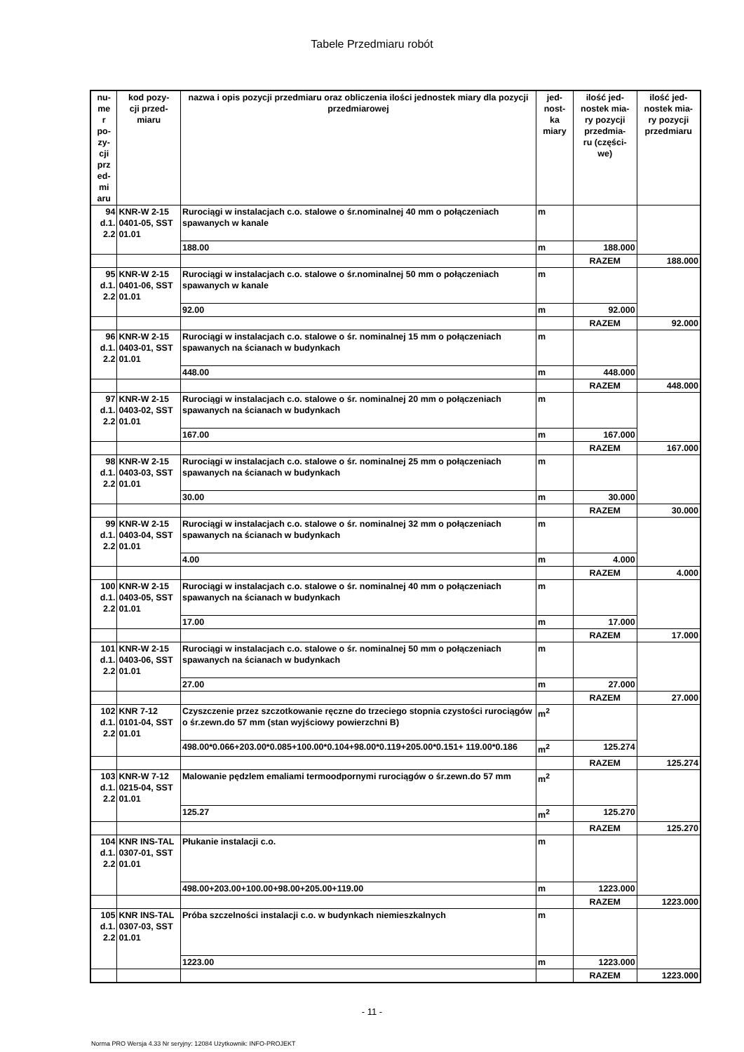Tabele Przedmiaru robót
| nu- me r po- zy- cji prz ed- mi aru | kod pozy- cji przed- miaru | nazwa i opis pozycji przedmiaru oraz obliczenia ilości jednostek miary dla pozycji przedmiarowej | jed- nost- ka miary | ilość jed- nostek mia- ry pozycji przedmia- ru (części- we) | ilość jed- nostek mia- ry pozycji przedmiaru |
| --- | --- | --- | --- | --- | --- |
| 94 d.1. 2.2 | KNR-W 2-15 0401-05, SST 01.01 | Rurociągi w instalacjach c.o. stalowe o śr.nominalnej 40 mm o połączeniach spawanych w kanale | m | | |
| | | 188.00 | m | 188.000 | |
| | | | | RAZEM | 188.000 |
| 95 d.1. 2.2 | KNR-W 2-15 0401-06, SST 01.01 | Rurociągi w instalacjach c.o. stalowe o śr.nominalnej 50 mm o połączeniach spawanych w kanale | m | | |
| | | 92.00 | m | 92.000 | |
| | | | | RAZEM | 92.000 |
| 96 d.1. 2.2 | KNR-W 2-15 0403-01, SST 01.01 | Rurociągi w instalacjach c.o. stalowe o śr. nominalnej 15 mm o połączeniach spawanych na ścianach w budynkach | m | | |
| | | 448.00 | m | 448.000 | |
| | | | | RAZEM | 448.000 |
| 97 d.1. 2.2 | KNR-W 2-15 0403-02, SST 01.01 | Rurociągi w instalacjach c.o. stalowe o śr. nominalnej 20 mm o połączeniach spawanych na ścianach w budynkach | m | | |
| | | 167.00 | m | 167.000 | |
| | | | | RAZEM | 167.000 |
| 98 d.1. 2.2 | KNR-W 2-15 0403-03, SST 01.01 | Rurociągi w instalacjach c.o. stalowe o śr. nominalnej 25 mm o połączeniach spawanych na ścianach w budynkach | m | | |
| | | 30.00 | m | 30.000 | |
| | | | | RAZEM | 30.000 |
| 99 d.1. 2.2 | KNR-W 2-15 0403-04, SST 01.01 | Rurociągi w instalacjach c.o. stalowe o śr. nominalnej 32 mm o połączeniach spawanych na ścianach w budynkach | m | | |
| | | 4.00 | m | 4.000 | |
| | | | | RAZEM | 4.000 |
| 100 d.1. 2.2 | KNR-W 2-15 0403-05, SST 01.01 | Rurociągi w instalacjach c.o. stalowe o śr. nominalnej 40 mm o połączeniach spawanych na ścianach w budynkach | m | | |
| | | 17.00 | m | 17.000 | |
| | | | | RAZEM | 17.000 |
| 101 d.1. 2.2 | KNR-W 2-15 0403-06, SST 01.01 | Rurociągi w instalacjach c.o. stalowe o śr. nominalnej 50 mm o połączeniach spawanych na ścianach w budynkach | m | | |
| | | 27.00 | m | 27.000 | |
| | | | | RAZEM | 27.000 |
| 102 d.1. 2.2 | KNR 7-12 0101-04, SST 01.01 | Czyszczenie przez szczotkowanie ręczne do trzeciego stopnia czystości rurociągów o śr.zewn.do 57 mm (stan wyjściowy powierzchni B) | m<sup>2</sup> | | |
| | | 498.00*0.066+203.00*0.085+100.00*0.104+98.00*0.119+205.00*0.151+ 119.00*0.186 | m<sup>2</sup> | 125.274 | |
| | | | | RAZEM | 125.274 |
| 103 d.1. 2.2 | KNR-W 7-12 0215-04, SST 01.01 | Malowanie pędzlem emaliami termoodpornymi rurociągów o śr.zewn.do 57 mm | m<sup>2</sup> | | |
| | | 125.27 | m<sup>2</sup> | 125.270 | |
| | | | | RAZEM | 125.270 |
| 104 d.1. 2.2 | KNR INS-TAL 0307-01, SST 01.01 | Płukanie instalacji c.o. | m | | |
| | | 498.00+203.00+100.00+98.00+205.00+119.00 | m | 1223.000 | |
| | | | | RAZEM | 1223.000 |
| 105 d.1. 2.2 | KNR INS-TAL 0307-03, SST 01.01 | Próba szczelności instalacji c.o. w budynkach niemieszkalnych | m | | |
| | | 1223.00 | m | 1223.000 | |
| | | | | RAZEM | 1223.000 |
- 11 -
Norma PRO Wersja 4.33 Nr seryjny: 12084 Użytkownik: INFO-PROJEKT